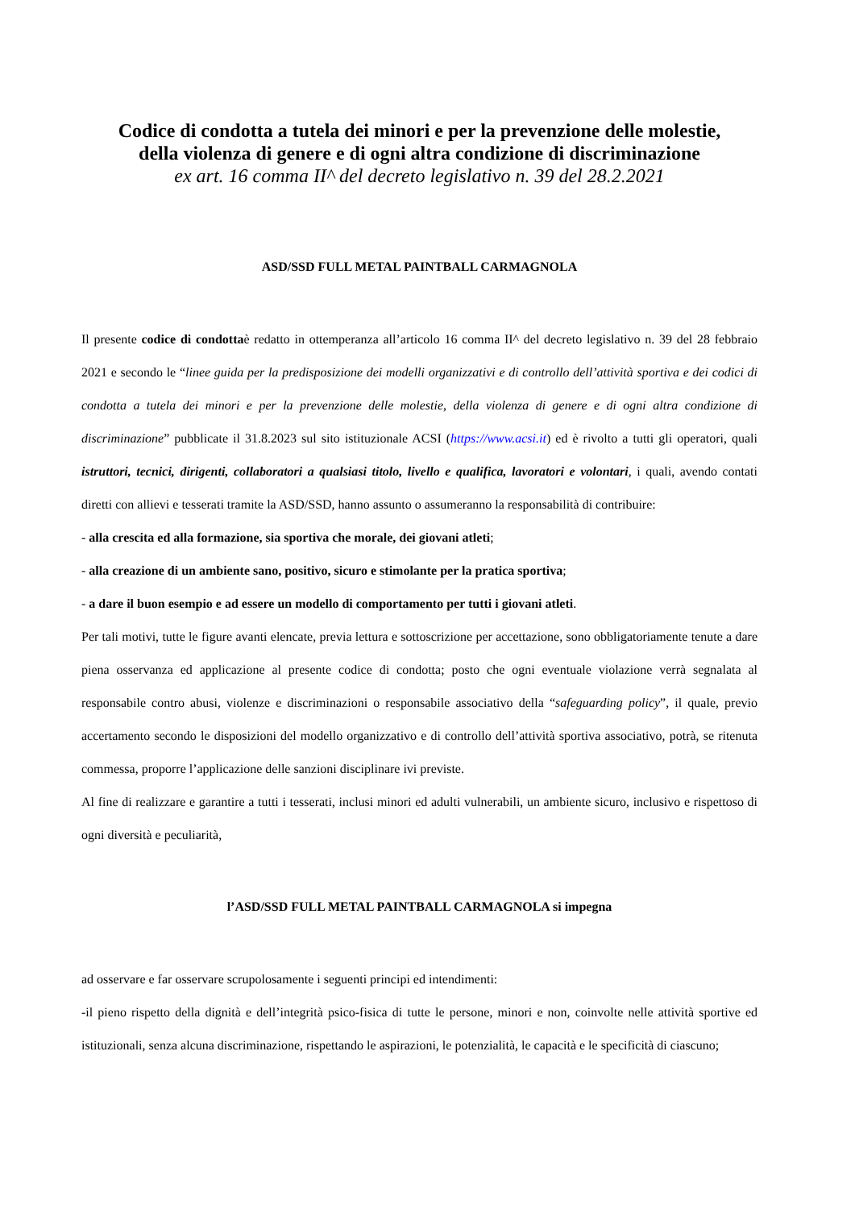Codice di condotta a tutela dei minori e per la prevenzione delle molestie,
della violenza di genere e di ogni altra condizione di discriminazione
ex art. 16 comma II^ del decreto legislativo n. 39 del 28.2.2021
ASD/SSD FULL METAL PAINTBALL CARMAGNOLA
Il presente codice di condottaè redatto in ottemperanza all’articolo 16 comma II^ del decreto legislativo n. 39 del 28 febbraio 2021 e secondo le “linee guida per la predisposizione dei modelli organizzativi e di controllo dell’attività sportiva e dei codici di condotta a tutela dei minori e per la prevenzione delle molestie, della violenza di genere e di ogni altra condizione di discriminazione” pubblicate il 31.8.2023 sul sito istituzionale ACSI (https://www.acsi.it) ed è rivolto a tutti gli operatori, quali istruttori, tecnici, dirigenti, collaboratori a qualsiasi titolo, livello e qualifica, lavoratori e volontari, i quali, avendo contati diretti con allievi e tesserati tramite la ASD/SSD, hanno assunto o assumeranno la responsabilità di contribuire:
- alla crescita ed alla formazione, sia sportiva che morale, dei giovani atleti;
- alla creazione di un ambiente sano, positivo, sicuro e stimolante per la pratica sportiva;
- a dare il buon esempio e ad essere un modello di comportamento per tutti i giovani atleti.
Per tali motivi, tutte le figure avanti elencate, previa lettura e sottoscrizione per accettazione, sono obbligatoriamente tenute a dare piena osservanza ed applicazione al presente codice di condotta; posto che ogni eventuale violazione verrà segnalata al responsabile contro abusi, violenze e discriminazioni o responsabile associativo della “safeguarding policy”, il quale, previo accertamento secondo le disposizioni del modello organizzativo e di controllo dell’attività sportiva associativo, potrà, se ritenuta commessa, proporre l’applicazione delle sanzioni disciplinare ivi previste.
Al fine di realizzare e garantire a tutti i tesserati, inclusi minori ed adulti vulnerabili, un ambiente sicuro, inclusivo e rispettoso di ogni diversità e peculiarità,
l’ASD/SSD FULL METAL PAINTBALL CARMAGNOLA si impegna
ad osservare e far osservare scrupolosamente i seguenti principi ed intendimenti:
-il pieno rispetto della dignità e dell’integrità psico-fisica di tutte le persone, minori e non, coinvolte nelle attività sportive ed istituzionali, senza alcuna discriminazione, rispettando le aspirazioni, le potenzialità, le capacità e le specificità di ciascuno;